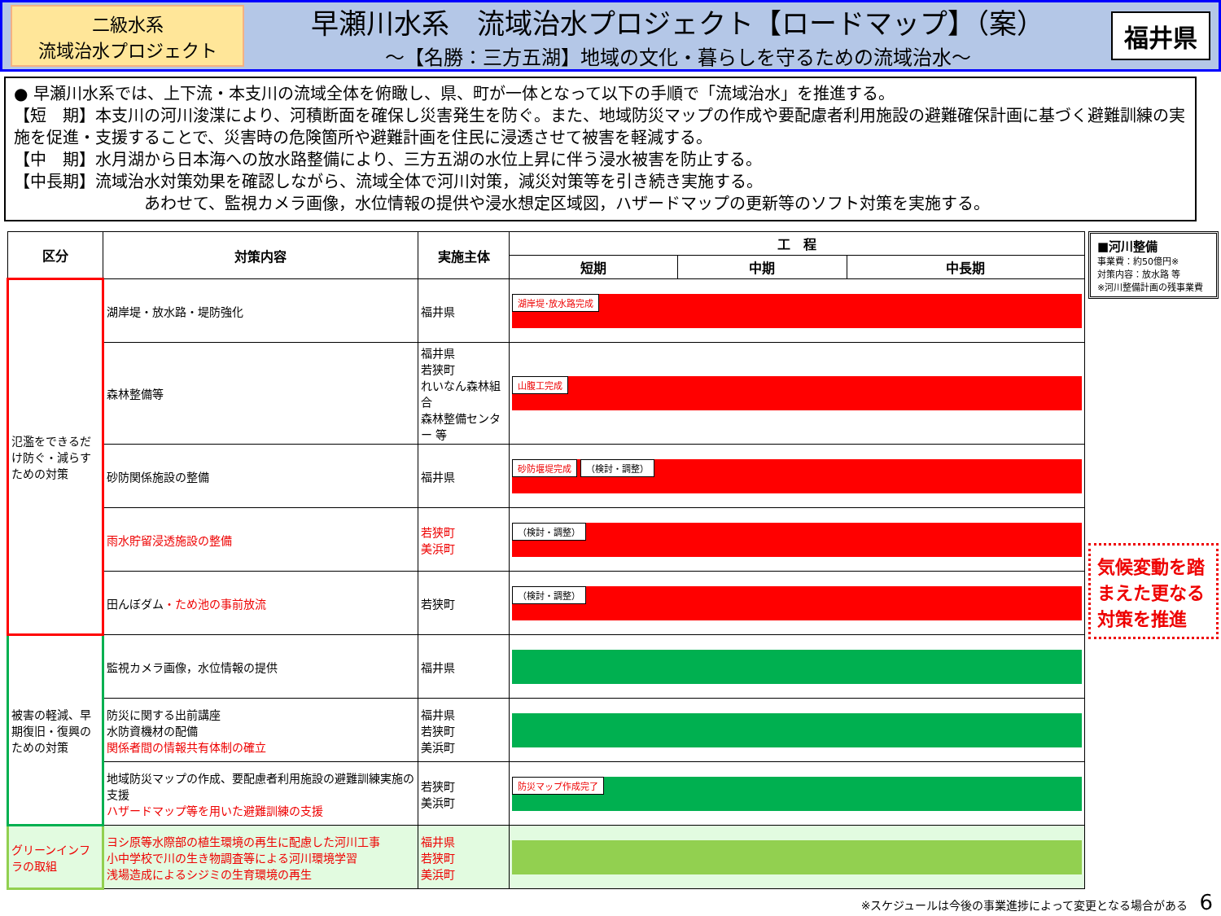二級水系
流域治水プロジェクト
早瀬川水系　流域治水プロジェクト【ロードマップ】（案）
～【名勝：三方五湖】地域の文化・暮らしを守るための流域治水～
福井県
● 早瀬川水系では、上下流・本支川の流域全体を俯瞰し、県、町が一体となって以下の手順で「流域治水」を推進する。
【短　期】本支川の河川浚渫により、河積断面を確保し災害発生を防ぐ。また、地域防災マップの作成や要配慮者利用施設の避難確保計画に基づく避難訓練の実施を促進・支援することで、災害時の危険箇所や避難計画を住民に浸透させて被害を軽減する。
【中　期】水月湖から日本海への放水路整備により、三方五湖の水位上昇に伴う浸水被害を防止する。
【中長期】流域治水対策効果を確認しながら、流域全体で河川対策，減災対策等を引き続き実施する。
あわせて、監視カメラ画像，水位情報の提供や浸水想定区域図，ハザードマップの更新等のソフト対策を実施する。
| 区分 | 対策内容 | 実施主体 | 工 程 | | |
| --- | --- | --- | --- | --- | --- |
| | | | 短期 | 中期 | 中長期 |
| 氾濫をできるだけ防ぐ・減らすための対策 | 湖岸堤・放水路・堤防強化 | 福井県 | 湖岸堤･放水路完成 | | |
| | 森林整備等 | 福井県 若狭町 れいなん森林組合 森林整備センター 等 | 山腹工完成 | | |
| | 砂防関係施設の整備 | 福井県 | 砂防堰堤完成 （検討・調整） | | |
| | 雨水貯留浸透施設の整備 | 若狭町 美浜町 | （検討・調整） | | |
| | 田んぼダム ・ため池の事前放流 | 若狭町 | （検討・調整） | | |
| 被害の軽減、早期復旧・復興のための対策 | 監視カメラ画像，水位情報の提供 | 福井県 | | | |
| | 防災に関する出前講座 水防資機材の配備 関係者間の情報共有体制の確立 | 福井県 若狭町 美浜町 | | | |
| | 地域防災マップの作成、要配慮者利用施設の避難訓練実施の支援 ハザードマップ等を用いた避難訓練の支援 | 若狭町 美浜町 | 防災マップ作成完了 | | |
| グリーンインフラの取組 | ヨシ原等水際部の植生環境の再生に配慮した河川工事 小中学校で川の生き物調査等による河川環境学習 浅場造成によるシジミの生育環境の再生 | 福井県 若狭町 美浜町 | | | |
■河川整備
事業費：約50億円※
対策内容：放水路 等
※河川整備計画の残事業費
気候変動を踏まえた更なる対策を推進
※スケジュールは今後の事業進捗によって変更となる場合がある　6